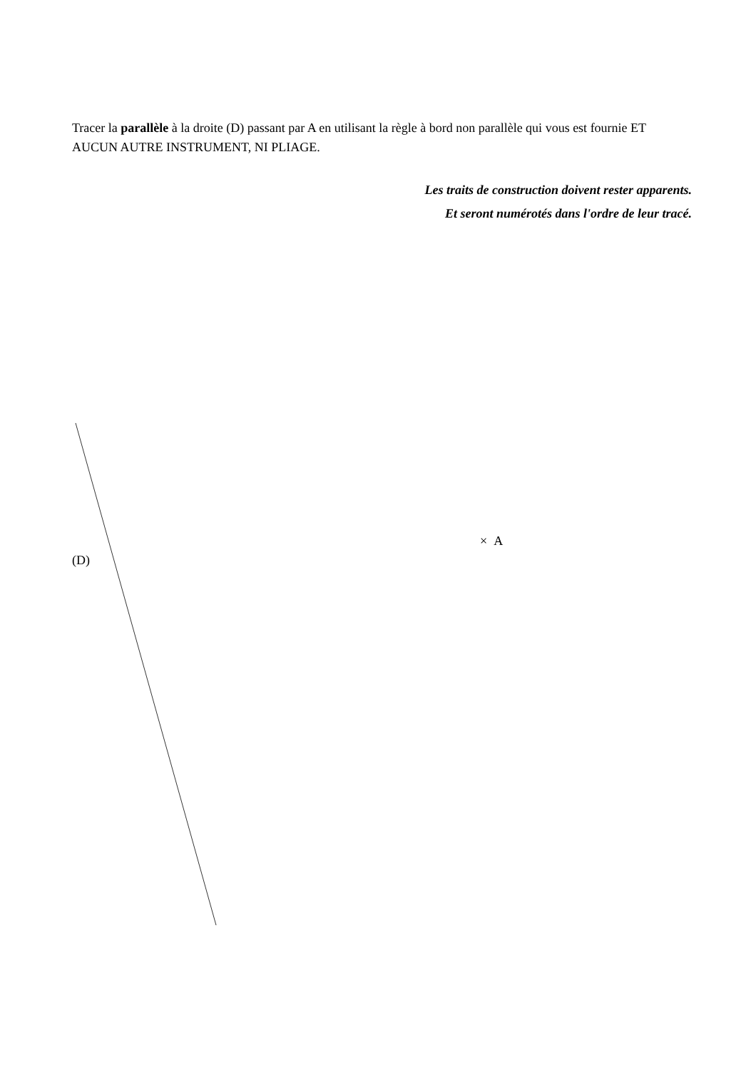Tracer la parallèle à la droite (D) passant par A en utilisant la règle à bord non parallèle qui vous est fournie ET AUCUN AUTRE INSTRUMENT, NI PLIAGE.
Les traits de construction doivent rester apparents.
Et seront numérotés dans l'ordre de leur tracé.
(D)
× A